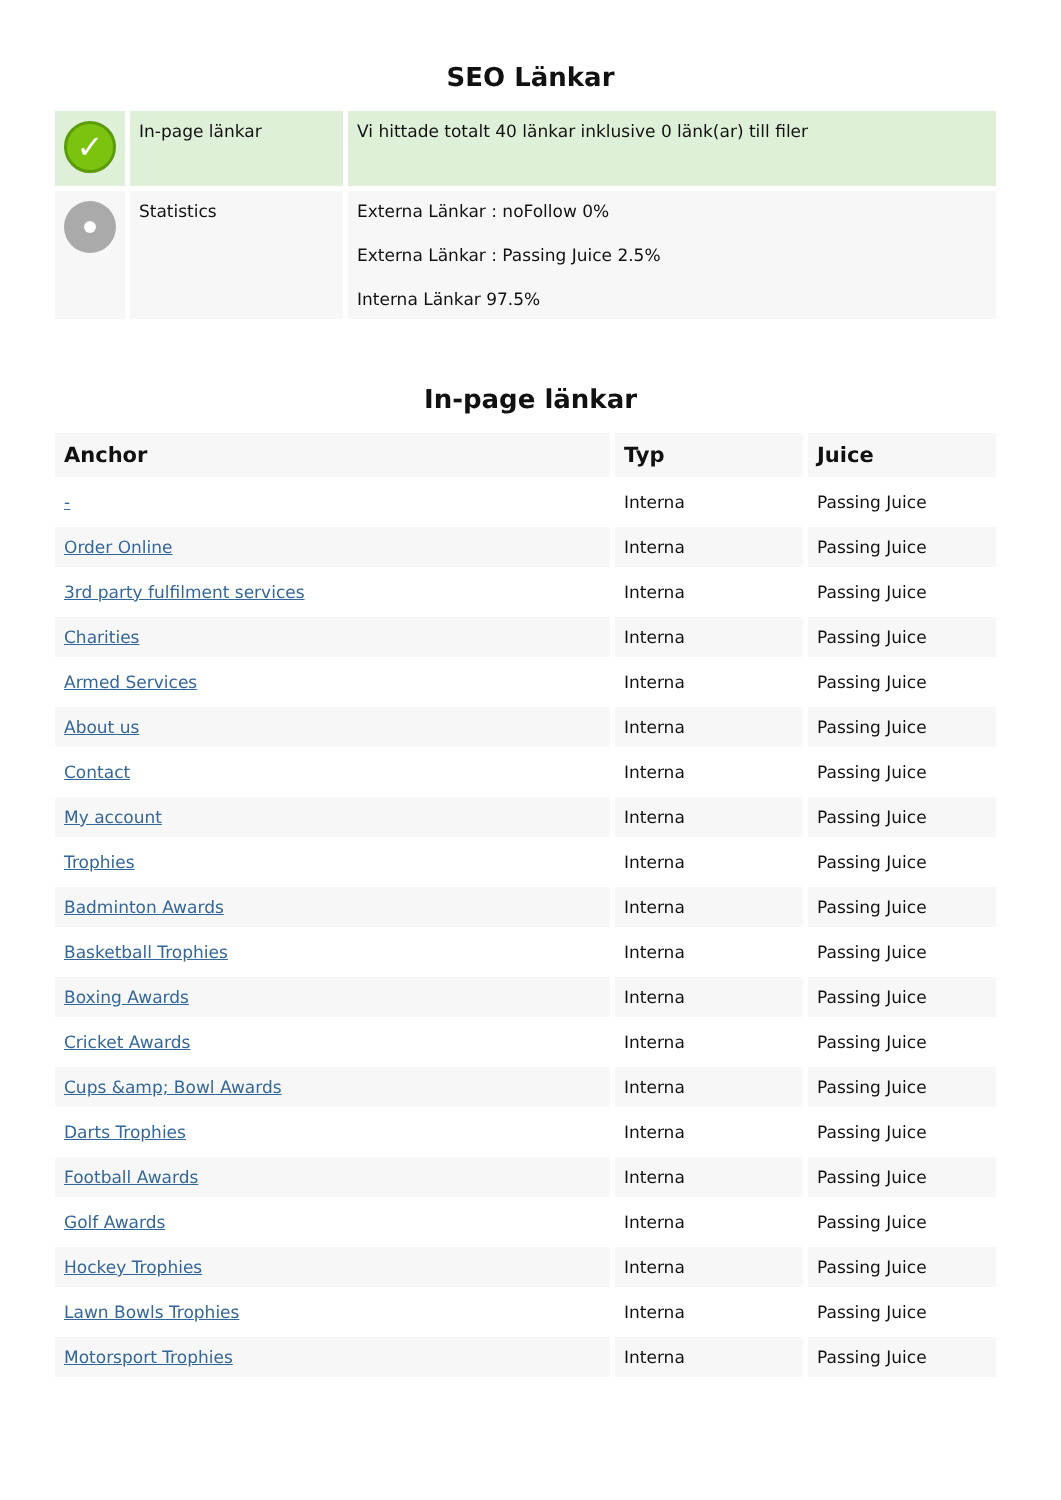SEO Länkar
| ✓ | In-page länkar | Vi hittade totalt 40 länkar inklusive 0 länk(ar) till filer |
| | Statistics | Externa Länkar : noFollow 0% Externa Länkar : Passing Juice 2.5% Interna Länkar 97.5% |
In-page länkar
| Anchor | Typ | Juice |
| --- | --- | --- |
| - | Interna | Passing Juice |
| Order Online | Interna | Passing Juice |
| 3rd party fulfilment services | Interna | Passing Juice |
| Charities | Interna | Passing Juice |
| Armed Services | Interna | Passing Juice |
| About us | Interna | Passing Juice |
| Contact | Interna | Passing Juice |
| My account | Interna | Passing Juice |
| Trophies | Interna | Passing Juice |
| Badminton Awards | Interna | Passing Juice |
| Basketball Trophies | Interna | Passing Juice |
| Boxing Awards | Interna | Passing Juice |
| Cricket Awards | Interna | Passing Juice |
| Cups &amp; Bowl Awards | Interna | Passing Juice |
| Darts Trophies | Interna | Passing Juice |
| Football Awards | Interna | Passing Juice |
| Golf Awards | Interna | Passing Juice |
| Hockey Trophies | Interna | Passing Juice |
| Lawn Bowls Trophies | Interna | Passing Juice |
| Motorsport Trophies | Interna | Passing Juice |